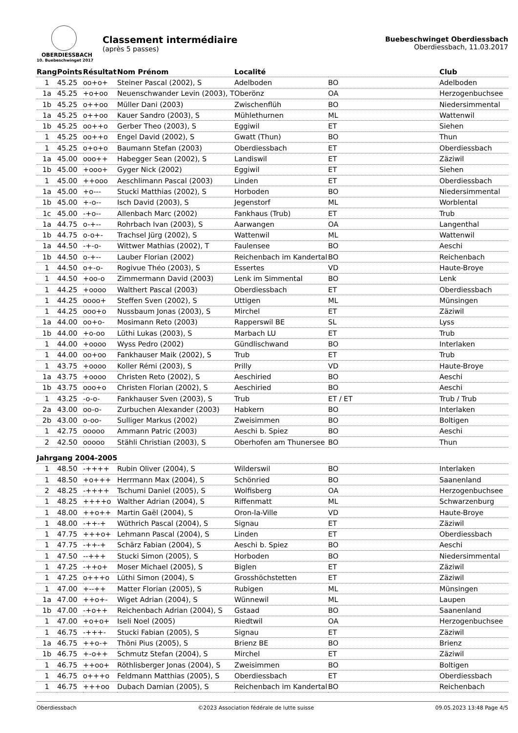OBERDIESSBACH
10. Buebeschwinget 2017
Classement intermédiaire
(après 5 passes)
Buebeschwinget Oberdiessbach
Oberdiessbach, 11.03.2017
| Rang | Points | Résultat | Nom Prénom | Localité | | Club |
| --- | --- | --- | --- | --- | --- | --- |
| 1 | 45.25 | oo+o+ | Steiner Pascal (2002), S | Adelboden | BO | Adelboden |
| 1a | 45.25 | +o+oo | Neuenschwander Levin (2003), T | Oberönz | OA | Herzogenbuchsee |
| 1b | 45.25 | o++oo | Müller Dani (2003) | Zwischenflüh | BO | Niedersimmental |
| 1a | 45.25 | o++oo | Kauer Sandro (2003), S | Mühlethurnen | ML | Wattenwil |
| 1b | 45.25 | oo++o | Gerber Theo (2003), S | Eggiwil | ET | Siehen |
| 1 | 45.25 | oo++o | Engel David (2002), S | Gwatt (Thun) | BO | Thun |
| 1 | 45.25 | o+o+o | Baumann Stefan (2003) | Oberdiessbach | ET | Oberdiessbach |
| 1a | 45.00 | ooo++ | Habegger Sean (2002), S | Landiswil | ET | Zäziwil |
| 1b | 45.00 | +ooo+ | Gyger Nick (2002) | Eggiwil | ET | Siehen |
| 1 | 45.00 | ++ooo | Aeschlimann Pascal (2003) | Linden | ET | Oberdiessbach |
| 1a | 45.00 | +o--- | Stucki Matthias (2002), S | Horboden | BO | Niedersimmental |
| 1b | 45.00 | +-o-- | Isch David (2003), S | Jegenstorf | ML | Worblental |
| 1c | 45.00 | -+o-- | Allenbach Marc (2002) | Fankhaus (Trub) | ET | Trub |
| 1a | 44.75 | o-+-- | Rohrbach Ivan (2003), S | Aarwangen | OA | Langenthal |
| 1b | 44.75 | o-o+- | Trachsel Jürg (2002), S | Wattenwil | ML | Wattenwil |
| 1a | 44.50 | -+-o- | Wittwer Mathias (2002), T | Faulensee | BO | Aeschi |
| 1b | 44.50 | o-+-- | Lauber Florian (2002) | Reichenbach im Kandertal | BO | Reichenbach |
| 1 | 44.50 | o+-o- | Rogivue Théo (2003), S | Essertes | VD | Haute-Broye |
| 1 | 44.50 | +oo-o | Zimmermann David (2003) | Lenk im Simmental | BO | Lenk |
| 1 | 44.25 | +oooo | Walthert Pascal (2003) | Oberdiessbach | ET | Oberdiessbach |
| 1 | 44.25 | oooo+ | Steffen Sven (2002), S | Uttigen | ML | Münsingen |
| 1 | 44.25 | ooo+o | Nussbaum Jonas (2003), S | Mirchel | ET | Zäziwil |
| 1a | 44.00 | oo+o- | Mosimann Reto (2003) | Rapperswil BE | SL | Lyss |
| 1b | 44.00 | +o-oo | Lüthi Lukas (2003), S | Marbach LU | ET | Trub |
| 1 | 44.00 | +oooo | Wyss Pedro (2002) | Gündlischwand | BO | Interlaken |
| 1 | 44.00 | oo+oo | Fankhauser Maik (2002), S | Trub | ET | Trub |
| 1 | 43.75 | +oooo | Koller Rémi (2003), S | Prilly | VD | Haute-Broye |
| 1a | 43.75 | +oooo | Christen Reto (2002), S | Aeschiried | BO | Aeschi |
| 1b | 43.75 | ooo+o | Christen Florian (2002), S | Aeschiried | BO | Aeschi |
| 1 | 43.25 | -o-o- | Fankhauser Sven (2003), S | Trub | ET / ET | Trub / Trub |
| 2a | 43.00 | oo-o- | Zurbuchen Alexander (2003) | Habkern | BO | Interlaken |
| 2b | 43.00 | o-oo- | Sulliger Markus (2002) | Zweisimmen | BO | Boltigen |
| 1 | 42.75 | ooooo | Ammann Patric (2003) | Aeschi b. Spiez | BO | Aeschi |
| 2 | 42.50 | ooooo | Stähli Christian (2003), S | Oberhofen am Thunersee | BO | Thun |
| Jahrgang 2004-2005 | | | | | | |
| 1 | 48.50 | -++++ | Rubin Oliver (2004), S | Wilderswil | BO | Interlaken |
| 1 | 48.50 | +o+++ | Herrmann Max (2004), S | Schönried | BO | Saanenland |
| 2 | 48.25 | -++++ | Tschumi Daniel (2005), S | Wolfisberg | OA | Herzogenbuchsee |
| 1 | 48.25 | ++++o | Walther Adrian (2004), S | Riffenmatt | ML | Schwarzenburg |
| 1 | 48.00 | ++o++ | Martin Gaël (2004), S | Oron-la-Ville | VD | Haute-Broye |
| 1 | 48.00 | -++-+ | Wüthrich Pascal (2004), S | Signau | ET | Zäziwil |
| 1 | 47.75 | +++o+ | Lehmann Pascal (2004), S | Linden | ET | Oberdiessbach |
| 1 | 47.75 | -++-+ | Schärz Fabian (2004), S | Aeschi b. Spiez | BO | Aeschi |
| 1 | 47.50 | --+++ | Stucki Simon (2005), S | Horboden | BO | Niedersimmental |
| 1 | 47.25 | -++o+ | Moser Michael (2005), S | Biglen | ET | Zäziwil |
| 1 | 47.25 | o+++o | Lüthi Simon (2004), S | Grosshöchstetten | ET | Zäziwil |
| 1 | 47.00 | +--++ | Matter Florian (2005), S | Rubigen | ML | Münsingen |
| 1a | 47.00 | ++o+- | Wiget Adrian (2004), S | Wünnewil | ML | Laupen |
| 1b | 47.00 | -+o++ | Reichenbach Adrian (2004), S | Gstaad | BO | Saanenland |
| 1 | 47.00 | +o+o+ | Iseli Noel (2005) | Riedtwil | OA | Herzogenbuchsee |
| 1 | 46.75 | -+++- | Stucki Fabian (2005), S | Signau | ET | Zäziwil |
| 1a | 46.75 | ++o-+ | Thöni Pius (2005), S | Brienz BE | BO | Brienz |
| 1b | 46.75 | +-o++ | Schmutz Stefan (2004), S | Mirchel | ET | Zäziwil |
| 1 | 46.75 | ++oo+ | Röthlisberger Jonas (2004), S | Zweisimmen | BO | Boltigen |
| 1 | 46.75 | o+++o | Feldmann Matthias (2005), S | Oberdiessbach | ET | Oberdiessbach |
| 1 | 46.75 | +++oo | Dubach Damian (2005), S | Reichenbach im Kandertal | BO | Reichenbach |
Oberdiessbach ©2023 Association fédérale de lutte suisse 09.05.2023 13:48 Page 4/5